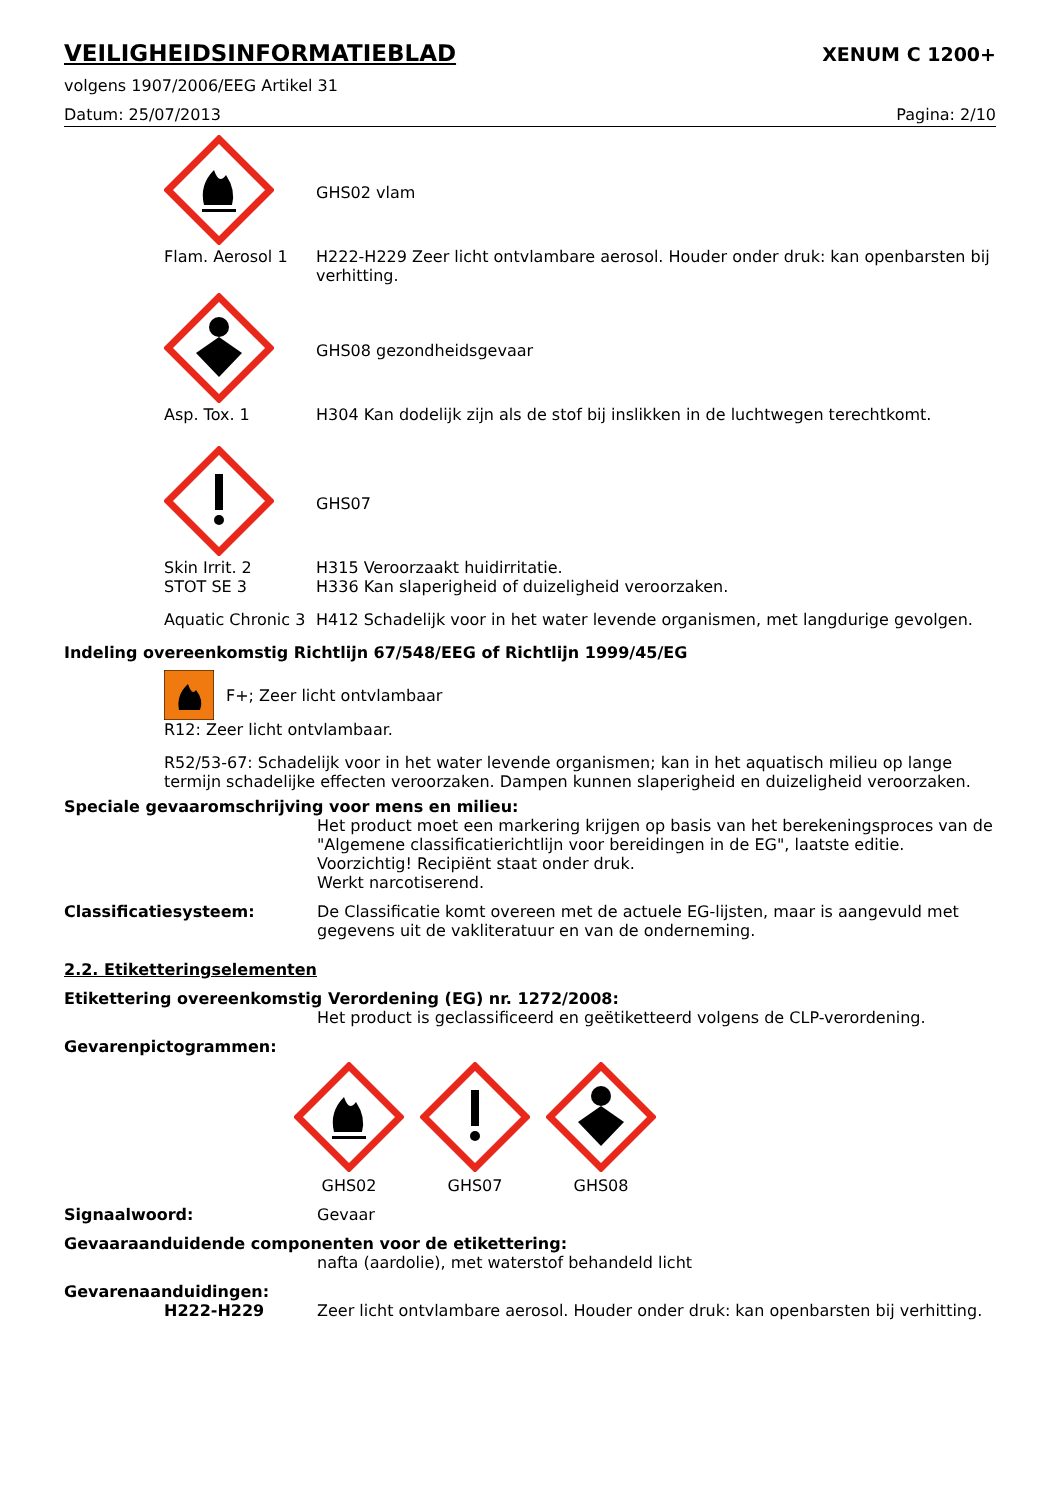VEILIGHEIDSINFORMATIEBLAD
XENUM C 1200+
volgens 1907/2006/EEG Artikel 31
Datum: 25/07/2013 Pagina: 2/10
GHS02 vlam
Flam. Aerosol 1 H222-H229 Zeer licht ontvlambare aerosol. Houder onder druk: kan openbarsten bij verhitting.
GHS08 gezondheidsgevaar
Asp. Tox. 1 H304 Kan dodelijk zijn als de stof bij inslikken in de luchtwegen terechtkomt.
GHS07
Skin Irrit. 2
STOT SE 3
H315 Veroorzaakt huidirritatie.
H336 Kan slaperigheid of duizeligheid veroorzaken.
Aquatic Chronic 3
H412 Schadelijk voor in het water levende organismen, met langdurige gevolgen.
Indeling overeenkomstig Richtlijn 67/548/EEG of Richtlijn 1999/45/EG
F+; Zeer licht ontvlambaar
R12: Zeer licht ontvlambaar.
R52/53-67: Schadelijk voor in het water levende organismen; kan in het aquatisch milieu op lange termijn schadelijke effecten veroorzaken. Dampen kunnen slaperigheid en duizeligheid veroorzaken.
Speciale gevaaromschrijving voor mens en milieu:
Het product moet een markering krijgen op basis van het berekeningsproces van de "Algemene classificatierichtlijn voor bereidingen in de EG", laatste editie.
Voorzichtig! Recipiënt staat onder druk.
Werkt narcotiserend.
Classificatiesysteem: De Classificatie komt overeen met de actuele EG-lijsten, maar is aangevuld met gegevens uit de vakliteratuur en van de onderneming.
2.2. Etiketteringselementen
Etikettering overeenkomstig Verordening (EG) nr. 1272/2008:
Het product is geclassificeerd en geëtiketteerd volgens de CLP-verordening.
Gevarenpictogrammen:
GHS02
GHS07
GHS08
Signaalwoord: Gevaar
Gevaaraanduidende componenten voor de etikettering:
nafta (aardolie), met waterstof behandeld licht
Gevarenaanduidingen:
H222-H229 Zeer licht ontvlambare aerosol. Houder onder druk: kan openbarsten bij verhitting.